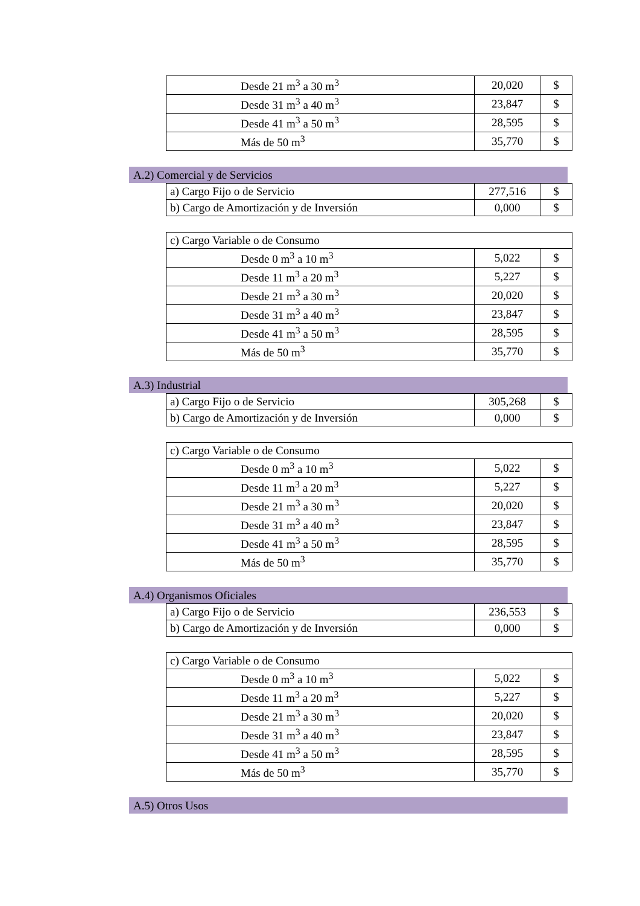| Desde 21 m<sup>3</sup> a 30 m<sup>3</sup> | 20,020 | $ |
| Desde 31 m<sup>3</sup> a 40 m<sup>3</sup> | 23,847 | $ |
| Desde 41 m<sup>3</sup> a 50 m<sup>3</sup> | 28,595 | $ |
| Más de 50 m<sup>3</sup> | 35,770 | $ |
A.2) Comercial y de Servicios
| a) Cargo Fijo o de Servicio | 277,516 | $ |
| b) Cargo de Amortización y de Inversión | 0,000 | $ |
| c) Cargo Variable o de Consumo | | |
| Desde 0 m<sup>3</sup> a 10 m<sup>3</sup> | 5,022 | $ |
| Desde 11 m<sup>3</sup> a 20 m<sup>3</sup> | 5,227 | $ |
| Desde 21 m<sup>3</sup> a 30 m<sup>3</sup> | 20,020 | $ |
| Desde 31 m<sup>3</sup> a 40 m<sup>3</sup> | 23,847 | $ |
| Desde 41 m<sup>3</sup> a 50 m<sup>3</sup> | 28,595 | $ |
| Más de 50 m<sup>3</sup> | 35,770 | $ |
A.3) Industrial
| a) Cargo Fijo o de Servicio | 305,268 | $ |
| b) Cargo de Amortización y de Inversión | 0,000 | $ |
| c) Cargo Variable o de Consumo | | |
| Desde 0 m<sup>3</sup> a 10 m<sup>3</sup> | 5,022 | $ |
| Desde 11 m<sup>3</sup> a 20 m<sup>3</sup> | 5,227 | $ |
| Desde 21 m<sup>3</sup> a 30 m<sup>3</sup> | 20,020 | $ |
| Desde 31 m<sup>3</sup> a 40 m<sup>3</sup> | 23,847 | $ |
| Desde 41 m<sup>3</sup> a 50 m<sup>3</sup> | 28,595 | $ |
| Más de 50 m<sup>3</sup> | 35,770 | $ |
A.4) Organismos Oficiales
| a) Cargo Fijo o de Servicio | 236,553 | $ |
| b) Cargo de Amortización y de Inversión | 0,000 | $ |
| c) Cargo Variable o de Consumo | | |
| Desde 0 m<sup>3</sup> a 10 m<sup>3</sup> | 5,022 | $ |
| Desde 11 m<sup>3</sup> a 20 m<sup>3</sup> | 5,227 | $ |
| Desde 21 m<sup>3</sup> a 30 m<sup>3</sup> | 20,020 | $ |
| Desde 31 m<sup>3</sup> a 40 m<sup>3</sup> | 23,847 | $ |
| Desde 41 m<sup>3</sup> a 50 m<sup>3</sup> | 28,595 | $ |
| Más de 50 m<sup>3</sup> | 35,770 | $ |
A.5) Otros Usos